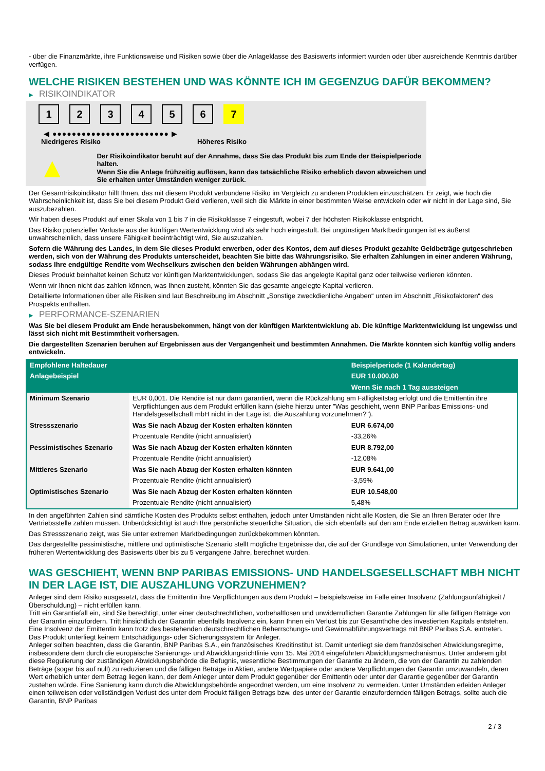- über die Finanzmärkte, ihre Funktionsweise und Risiken sowie über die Anlageklasse des Basiswerts informiert wurden oder über ausreichende Kenntnis darüber verfügen.
WELCHE RISIKEN BESTEHEN UND WAS KÖNNTE ICH IM GEGENZUG DAFÜR BEKOMMEN?
▶ RISIKOINDIKATOR
1 2 3 4 5 6 7
◀ ●●●●●●●●●●●●●●●●●●●●●●●● ▶
Niedrigeres Risiko Höheres Risiko
▲
Der Risikoindikator beruht auf der Annahme, dass Sie das Produkt bis zum Ende der Beispielperiode halten.
Wenn Sie die Anlage frühzeitig auflösen, kann das tatsächliche Risiko erheblich davon abweichen und Sie erhalten unter Umständen weniger zurück.
Der Gesamtrisikoindikator hilft Ihnen, das mit diesem Produkt verbundene Risiko im Vergleich zu anderen Produkten einzuschätzen. Er zeigt, wie hoch die Wahrscheinlichkeit ist, dass Sie bei diesem Produkt Geld verlieren, weil sich die Märkte in einer bestimmten Weise entwickeln oder wir nicht in der Lage sind, Sie auszubezahlen.
Wir haben dieses Produkt auf einer Skala von 1 bis 7 in die Risikoklasse 7 eingestuft, wobei 7 der höchsten Risikoklasse entspricht.
Das Risiko potenzieller Verluste aus der künftigen Wertentwicklung wird als sehr hoch eingestuft. Bei ungünstigen Marktbedingungen ist es äußerst unwahrscheinlich, dass unsere Fähigkeit beeinträchtigt wird, Sie auszuzahlen.
Sofern die Währung des Landes, in dem Sie dieses Produkt erwerben, oder des Kontos, dem auf dieses Produkt gezahlte Geldbeträge gutgeschrieben werden, sich von der Währung des Produkts unterscheidet, beachten Sie bitte das Währungsrisiko. Sie erhalten Zahlungen in einer anderen Währung, sodass Ihre endgültige Rendite vom Wechselkurs zwischen den beiden Währungen abhängen wird.
Dieses Produkt beinhaltet keinen Schutz vor künftigen Marktentwicklungen, sodass Sie das angelegte Kapital ganz oder teilweise verlieren könnten.
Wenn wir Ihnen nicht das zahlen können, was Ihnen zusteht, könnten Sie das gesamte angelegte Kapital verlieren.
Detaillierte Informationen über alle Risiken sind laut Beschreibung im Abschnitt „Sonstige zweckdienliche Angaben“ unten im Abschnitt „Risikofaktoren“ des Prospekts enthalten.
▶ PERFORMANCE-SZENARIEN
Was Sie bei diesem Produkt am Ende herausbekommen, hängt von der künftigen Marktentwicklung ab. Die künftige Marktentwicklung ist ungewiss und lässt sich nicht mit Bestimmtheit vorhersagen.
Die dargestellten Szenarien beruhen auf Ergebnissen aus der Vergangenheit und bestimmten Annahmen. Die Märkte könnten sich künftig völlig anders entwickeln.
| Empfohlene Haltedauer | | Beispielperiode (1 Kalendertag) |
| --- | --- | --- |
| Anlagebeispiel | | EUR 10.000,00 |
| | | Wenn Sie nach 1 Tag aussteigen |
| Minimum Szenario | EUR 0,001. Die Rendite ist nur dann garantiert, wenn die Rückzahlung am Fälligkeitstag erfolgt und die Emittentin ihre Verpflichtungen aus dem Produkt erfüllen kann (siehe hierzu unter "Was geschieht, wenn BNP Paribas Emissions- und Handelsgesellschaft mbH nicht in der Lage ist, die Auszahlung vorzunehmen?"). | |
| Stressszenario | Was Sie nach Abzug der Kosten erhalten könnten | EUR 6.674,00 |
| | Prozentuale Rendite (nicht annualisiert) | -33,26% |
| Pessimistisches Szenario | Was Sie nach Abzug der Kosten erhalten könnten | EUR 8.792,00 |
| | Prozentuale Rendite (nicht annualisiert) | -12,08% |
| Mittleres Szenario | Was Sie nach Abzug der Kosten erhalten könnten | EUR 9.641,00 |
| | Prozentuale Rendite (nicht annualisiert) | -3,59% |
| Optimistisches Szenario | Was Sie nach Abzug der Kosten erhalten könnten | EUR 10.548,00 |
| | Prozentuale Rendite (nicht annualisiert) | 5,48% |
In den angeführten Zahlen sind sämtliche Kosten des Produkts selbst enthalten, jedoch unter Umständen nicht alle Kosten, die Sie an Ihren Berater oder Ihre Vertriebsstelle zahlen müssen. Unberücksichtigt ist auch Ihre persönliche steuerliche Situation, die sich ebenfalls auf den am Ende erzielten Betrag auswirken kann.
Das Stressszenario zeigt, was Sie unter extremen Marktbedingungen zurückbekommen könnten.
Das dargestellte pessimistische, mittlere und optimistische Szenario stellt mögliche Ergebnisse dar, die auf der Grundlage von Simulationen, unter Verwendung der früheren Wertentwicklung des Basiswerts über bis zu 5 vergangene Jahre, berechnet wurden.
WAS GESCHIEHT, WENN BNP PARIBAS EMISSIONS- UND HANDELSGESELLSCHAFT MBH NICHT IN DER LAGE IST, DIE AUSZAHLUNG VORZUNEHMEN?
Anleger sind dem Risiko ausgesetzt, dass die Emittentin ihre Verpflichtungen aus dem Produkt – beispielsweise im Falle einer Insolvenz (Zahlungsunfähigkeit / Überschuldung) – nicht erfüllen kann.
Tritt ein Garantiefall ein, sind Sie berechtigt, unter einer deutschrechtlichen, vorbehaltlosen und unwiderruflichen Garantie Zahlungen für alle fälligen Beträge von der Garantin einzufordern. Tritt hinsichtlich der Garantin ebenfalls Insolvenz ein, kann Ihnen ein Verlust bis zur Gesamthöhe des investierten Kapitals entstehen. Eine Insolvenz der Emittentin kann trotz des bestehenden deutschrechtlichen Beherrschungs- und Gewinnabführungsvertrags mit BNP Paribas S.A. eintreten.
Das Produkt unterliegt keinem Entschädigungs- oder Sicherungssystem für Anleger.
Anleger sollten beachten, dass die Garantin, BNP Paribas S.A., ein französisches Kreditinstitut ist. Damit unterliegt sie dem französischen Abwicklungsregime, insbesondere dem durch die europäische Sanierungs- und Abwicklungsrichtlinie vom 15. Mai 2014 eingeführten Abwicklungsmechanismus. Unter anderem gibt diese Regulierung der zuständigen Abwicklungsbehörde die Befugnis, wesentliche Bestimmungen der Garantie zu ändern, die von der Garantin zu zahlenden Beträge (sogar bis auf null) zu reduzieren und die fälligen Beträge in Aktien, andere Wertpapiere oder andere Verpflichtungen der Garantin umzuwandeln, deren Wert erheblich unter dem Betrag liegen kann, der dem Anleger unter dem Produkt gegenüber der Emittentin oder unter der Garantie gegenüber der Garantin zustehen würde. Eine Sanierung kann durch die Abwicklungsbehörde angeordnet werden, um eine Insolvenz zu vermeiden. Unter Umständen erleiden Anleger einen teilweisen oder vollständigen Verlust des unter dem Produkt fälligen Betrags bzw. des unter der Garantie einzufordernden fälligen Betrags, sollte auch die Garantin, BNP Paribas
2 / 3